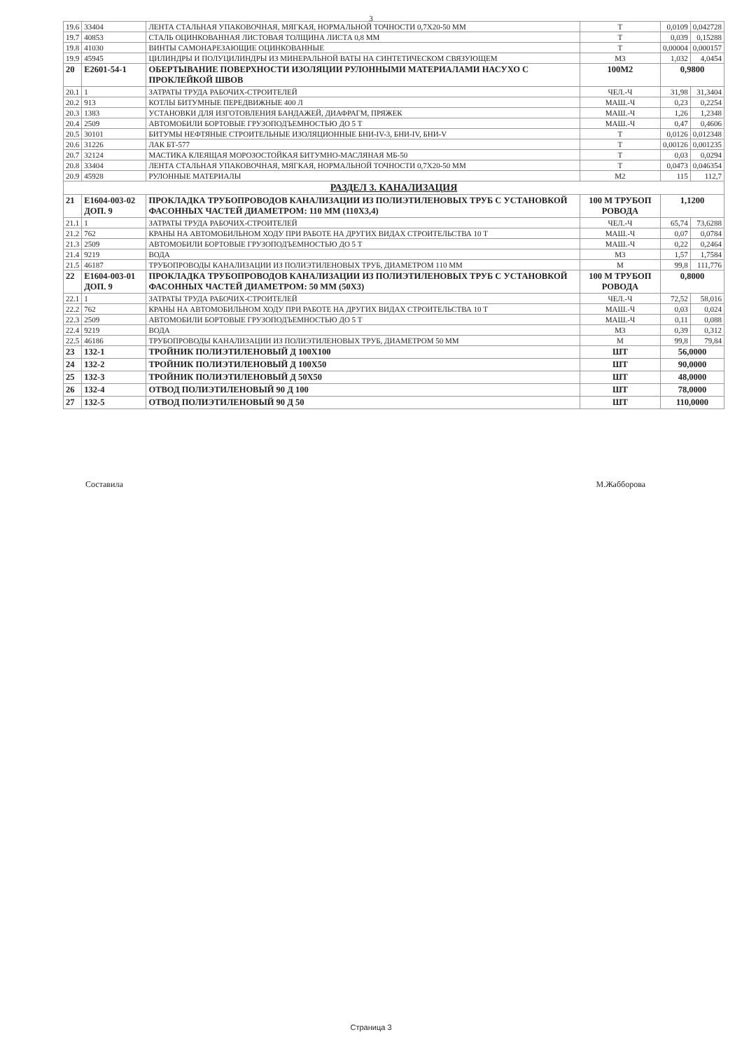3
| 19.6 | 33404 | ЛЕНТА СТАЛЬНАЯ УПАКОВОЧНАЯ, МЯГКАЯ, НОРМАЛЬНОЙ ТОЧНОСТИ 0,7Х20-50 ММ | Т | 0,0109 | 0,042728 |
| 19.7 | 40853 | СТАЛЬ ОЦИНКОВАННАЯ ЛИСТОВАЯ ТОЛЩИНА ЛИСТА 0,8 ММ | Т | 0,039 | 0,15288 |
| 19.8 | 41030 | ВИНТЫ САМОНАРЕЗАЮЩИЕ ОЦИНКОВАННЫЕ | Т | 0,00004 | 0,000157 |
| 19.9 | 45945 | ЦИЛИНДРЫ И ПОЛУЦИЛИНДРЫ ИЗ МИНЕРАЛЬНОЙ ВАТЫ НА СИНТЕТИЧЕСКОМ СВЯЗУЮЩЕМ | М3 | 1,032 | 4,0454 |
| 20 | Е2601-54-1 | ОБЕРТЫВАНИЕ ПОВЕРХНОСТИ ИЗОЛЯЦИИ РУЛОННЫМИ МАТЕРИАЛАМИ НАСУХО С ПРОКЛЕЙКОЙ ШВОВ | 100М2 | 0,9800 | |
| 20.1 | 1 | ЗАТРАТЫ ТРУДА РАБОЧИХ-СТРОИТЕЛЕЙ | ЧЕЛ.-Ч | 31,98 | 31,3404 |
| 20.2 | 913 | КОТЛЫ БИТУМНЫЕ ПЕРЕДВИЖНЫЕ 400 Л | МАШ.-Ч | 0,23 | 0,2254 |
| 20.3 | 1383 | УСТАНОВКИ ДЛЯ ИЗГОТОВЛЕНИЯ БАНДАЖЕЙ, ДИАФРАГМ, ПРЯЖЕК | МАШ.-Ч | 1,26 | 1,2348 |
| 20.4 | 2509 | АВТОМОБИЛИ БОРТОВЫЕ ГРУЗОПОДЪЕМНОСТЬЮ ДО 5 Т | МАШ.-Ч | 0,47 | 0,4606 |
| 20.5 | 30101 | БИТУМЫ НЕФТЯНЫЕ СТРОИТЕЛЬНЫЕ ИЗОЛЯЦИОННЫЕ БНИ-IV-3, БНИ-IV, БНИ-V | Т | 0,0126 | 0,012348 |
| 20.6 | 31226 | ЛАК БТ-577 | Т | 0,00126 | 0,001235 |
| 20.7 | 32124 | МАСТИКА КЛЕЯЩАЯ МОРОЗОСТОЙКАЯ БИТУМНО-МАСЛЯНАЯ МБ-50 | Т | 0,03 | 0,0294 |
| 20.8 | 33404 | ЛЕНТА СТАЛЬНАЯ УПАКОВОЧНАЯ, МЯГКАЯ, НОРМАЛЬНОЙ ТОЧНОСТИ 0,7Х20-50 ММ | Т | 0,0473 | 0,046354 |
| 20.9 | 45928 | РУЛОННЫЕ МАТЕРИАЛЫ | М2 | 115 | 112,7 |
| РАЗДЕЛ 3. КАНАЛИЗАЦИЯ | | | | | |
| 21 | Е1604-003-02 ДОП. 9 | ПРОКЛАДКА ТРУБОПРОВОДОВ КАНАЛИЗАЦИИ ИЗ ПОЛИЭТИЛЕНОВЫХ ТРУБ С УСТАНОВКОЙ ФАСОННЫХ ЧАСТЕЙ ДИАМЕТРОМ: 110 ММ (110Х3,4) | 100 М ТРУБОП РОВОДА | 1,1200 | |
| 21.1 | 1 | ЗАТРАТЫ ТРУДА РАБОЧИХ-СТРОИТЕЛЕЙ | ЧЕЛ.-Ч | 65,74 | 73,6288 |
| 21.2 | 762 | КРАНЫ НА АВТОМОБИЛЬНОМ ХОДУ ПРИ РАБОТЕ НА ДРУГИХ ВИДАХ СТРОИТЕЛЬСТВА 10 Т | МАШ.-Ч | 0,07 | 0,0784 |
| 21.3 | 2509 | АВТОМОБИЛИ БОРТОВЫЕ ГРУЗОПОДЪЕМНОСТЬЮ ДО 5 Т | МАШ.-Ч | 0,22 | 0,2464 |
| 21.4 | 9219 | ВОДА | М3 | 1,57 | 1,7584 |
| 21.5 | 46187 | ТРУБОПРОВОДЫ КАНАЛИЗАЦИИ ИЗ ПОЛИЭТИЛЕНОВЫХ ТРУБ, ДИАМЕТРОМ 110 ММ | М | 99,8 | 111,776 |
| 22 | Е1604-003-01 ДОП. 9 | ПРОКЛАДКА ТРУБОПРОВОДОВ КАНАЛИЗАЦИИ ИЗ ПОЛИЭТИЛЕНОВЫХ ТРУБ С УСТАНОВКОЙ ФАСОННЫХ ЧАСТЕЙ ДИАМЕТРОМ: 50 ММ (50Х3) | 100 М ТРУБОП РОВОДА | 0,8000 | |
| 22.1 | 1 | ЗАТРАТЫ ТРУДА РАБОЧИХ-СТРОИТЕЛЕЙ | ЧЕЛ.-Ч | 72,52 | 58,016 |
| 22.2 | 762 | КРАНЫ НА АВТОМОБИЛЬНОМ ХОДУ ПРИ РАБОТЕ НА ДРУГИХ ВИДАХ СТРОИТЕЛЬСТВА 10 Т | МАШ.-Ч | 0,03 | 0,024 |
| 22.3 | 2509 | АВТОМОБИЛИ БОРТОВЫЕ ГРУЗОПОДЪЕМНОСТЬЮ ДО 5 Т | МАШ.-Ч | 0,11 | 0,088 |
| 22.4 | 9219 | ВОДА | М3 | 0,39 | 0,312 |
| 22.5 | 46186 | ТРУБОПРОВОДЫ КАНАЛИЗАЦИИ ИЗ ПОЛИЭТИЛЕНОВЫХ ТРУБ, ДИАМЕТРОМ 50 ММ | М | 99,8 | 79,84 |
| 23 | 132-1 | ТРОЙНИК ПОЛИЭТИЛЕНОВЫЙ Д 100Х100 | ШТ | 56,0000 | |
| 24 | 132-2 | ТРОЙНИК ПОЛИЭТИЛЕНОВЫЙ Д 100Х50 | ШТ | 90,0000 | |
| 25 | 132-3 | ТРОЙНИК ПОЛИЭТИЛЕНОВЫЙ Д 50Х50 | ШТ | 48,0000 | |
| 26 | 132-4 | ОТВОД ПОЛИЭТИЛЕНОВЫЙ 90 Д 100 | ШТ | 78,0000 | |
| 27 | 132-5 | ОТВОД ПОЛИЭТИЛЕНОВЫЙ 90 Д 50 | ШТ | 110,0000 | |
Составила М.Жабборова
Страница 3